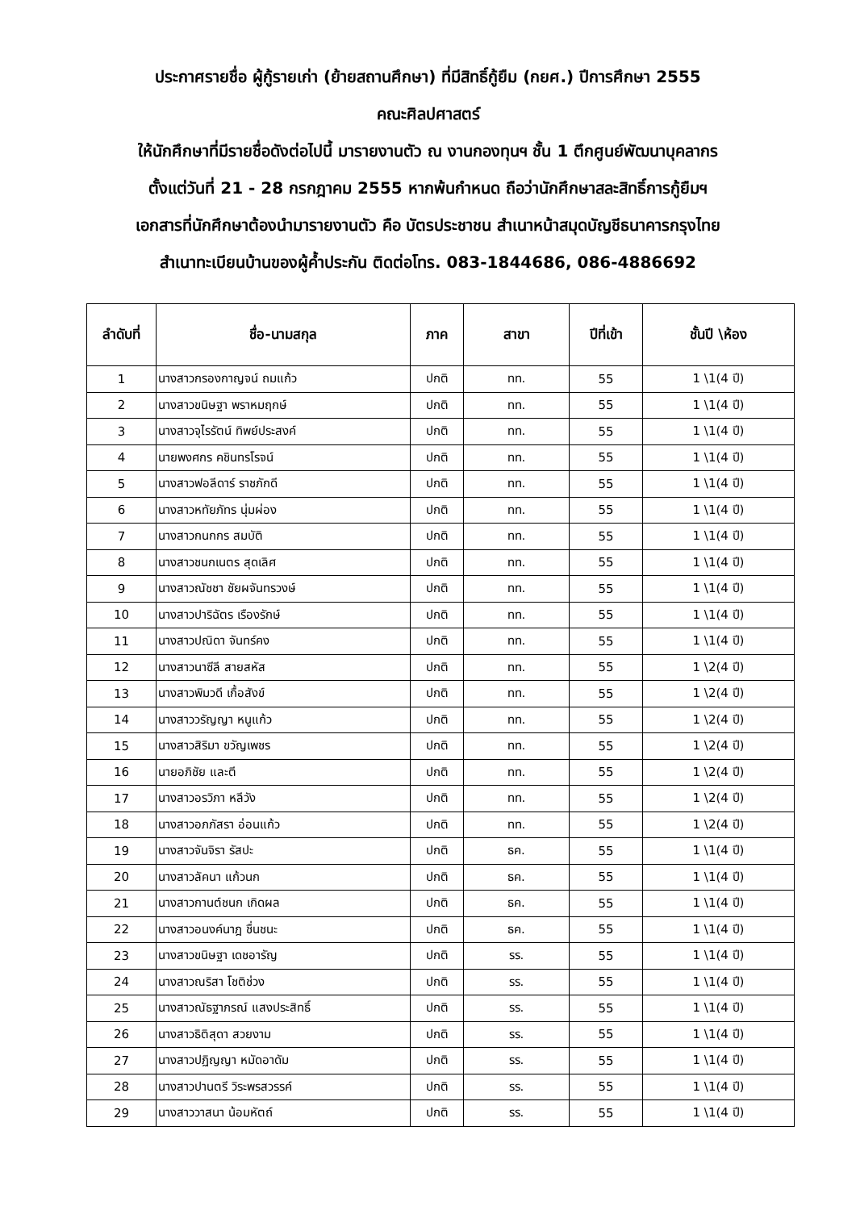ประกาศรายชื่อ ผู้กู้รายเก่า (ย้ายสถานศึกษา) ที่มีสิทธิ์กู้ยืม (กยศ.) ปีการศึกษา 2555
คณะศิลปศาสตร์
ให้นักศึกษาที่มีรายชื่อดังต่อไปนี้ มารายงานตัว ณ งานกองทุนฯ ชั้น 1 ตึกศูนย์พัฒนาบุคลากร
ตั้งแต่วันที่ 21 - 28 กรกฎาคม 2555 หากพ้นกำหนด ถือว่านักศึกษาสละสิทธิ์การกู้ยืมฯ
เอกสารที่นักศึกษาต้องนำมารายงานตัว คือ บัตรประชาชน สำเนาหน้าสมุดบัญชีธนาคารกรุงไทย
สำเนาทะเบียนบ้านของผู้ค้ำประกัน ติดต่อโทร. 083-1844686, 086-4886692
| ลำดับที่ | ชื่อ-นามสกุล | ภาค | สาขา | ปีที่เข้า | ชั้นปี \ห้อง |
| --- | --- | --- | --- | --- | --- |
| 1 | นางสาวกรองกาญจน์ ถมแก้ว | ปกติ | ทท. | 55 | 1 \1(4 ปี) |
| 2 | นางสาวขนิษฐา พราหมฤกษ์ | ปกติ | ทท. | 55 | 1 \1(4 ปี) |
| 3 | นางสาวจุไรรัตน์ ทิพย์ประสงค์ | ปกติ | ทท. | 55 | 1 \1(4 ปี) |
| 4 | นายพงศกร คชินทรโรจน์ | ปกติ | ทท. | 55 | 1 \1(4 ปี) |
| 5 | นางสาวฟอลีดาร์ ราชภักดี | ปกติ | ทท. | 55 | 1 \1(4 ปี) |
| 6 | นางสาวหทัยภัทร นุ่มผ่อง | ปกติ | ทท. | 55 | 1 \1(4 ปี) |
| 7 | นางสาวกนกกร สมบัติ | ปกติ | ทท. | 55 | 1 \1(4 ปี) |
| 8 | นางสาวชนกเนตร สุดเลิศ | ปกติ | ทท. | 55 | 1 \1(4 ปี) |
| 9 | นางสาวณัชชา ชัยผจันทรวงษ์ | ปกติ | ทท. | 55 | 1 \1(4 ปี) |
| 10 | นางสาวปาริฉัตร เรืองรักษ์ | ปกติ | ทท. | 55 | 1 \1(4 ปี) |
| 11 | นางสาวปณิดา จันทร์คง | ปกติ | ทท. | 55 | 1 \1(4 ปี) |
| 12 | นางสาวนาซีลี สายสหัส | ปกติ | ทท. | 55 | 1 \2(4 ปี) |
| 13 | นางสาวพิมวดี เกื้อสังข์ | ปกติ | ทท. | 55 | 1 \2(4 ปี) |
| 14 | นางสาววรัญญา หนูแก้ว | ปกติ | ทท. | 55 | 1 \2(4 ปี) |
| 15 | นางสาวสิริมา ขวัญเพชร | ปกติ | ทท. | 55 | 1 \2(4 ปี) |
| 16 | นายอภิชัย และตี | ปกติ | ทท. | 55 | 1 \2(4 ปี) |
| 17 | นางสาวอรวิภา หลีวัง | ปกติ | ทท. | 55 | 1 \2(4 ปี) |
| 18 | นางสาวอภภัสรา อ่อนแก้ว | ปกติ | ทท. | 55 | 1 \2(4 ปี) |
| 19 | นางสาวจันจิรา รัสปะ | ปกติ | ธค. | 55 | 1 \1(4 ปี) |
| 20 | นางสาวลัคนา แก้วนก | ปกติ | ธค. | 55 | 1 \1(4 ปี) |
| 21 | นางสาวกานต์ชนก เกิดผล | ปกติ | ธค. | 55 | 1 \1(4 ปี) |
| 22 | นางสาวอนงค์นาฎ ชื่นชนะ | ปกติ | ธค. | 55 | 1 \1(4 ปี) |
| 23 | นางสาวขนิษฐา เดชอารัญ | ปกติ | รร. | 55 | 1 \1(4 ปี) |
| 24 | นางสาวณริสา โชติช่วง | ปกติ | รร. | 55 | 1 \1(4 ปี) |
| 25 | นางสาวณัธฐาภรณ์ แสงประสิทธิ์ | ปกติ | รร. | 55 | 1 \1(4 ปี) |
| 26 | นางสาวธิติสุดา สวยงาม | ปกติ | รร. | 55 | 1 \1(4 ปี) |
| 27 | นางสาวปฏิญญา หมัดอาดัม | ปกติ | รร. | 55 | 1 \1(4 ปี) |
| 28 | นางสาวปานตรี วิระพรสวรรค์ | ปกติ | รร. | 55 | 1 \1(4 ปี) |
| 29 | นางสาววาสนา น้อมหัตถ์ | ปกติ | รร. | 55 | 1 \1(4 ปี) |